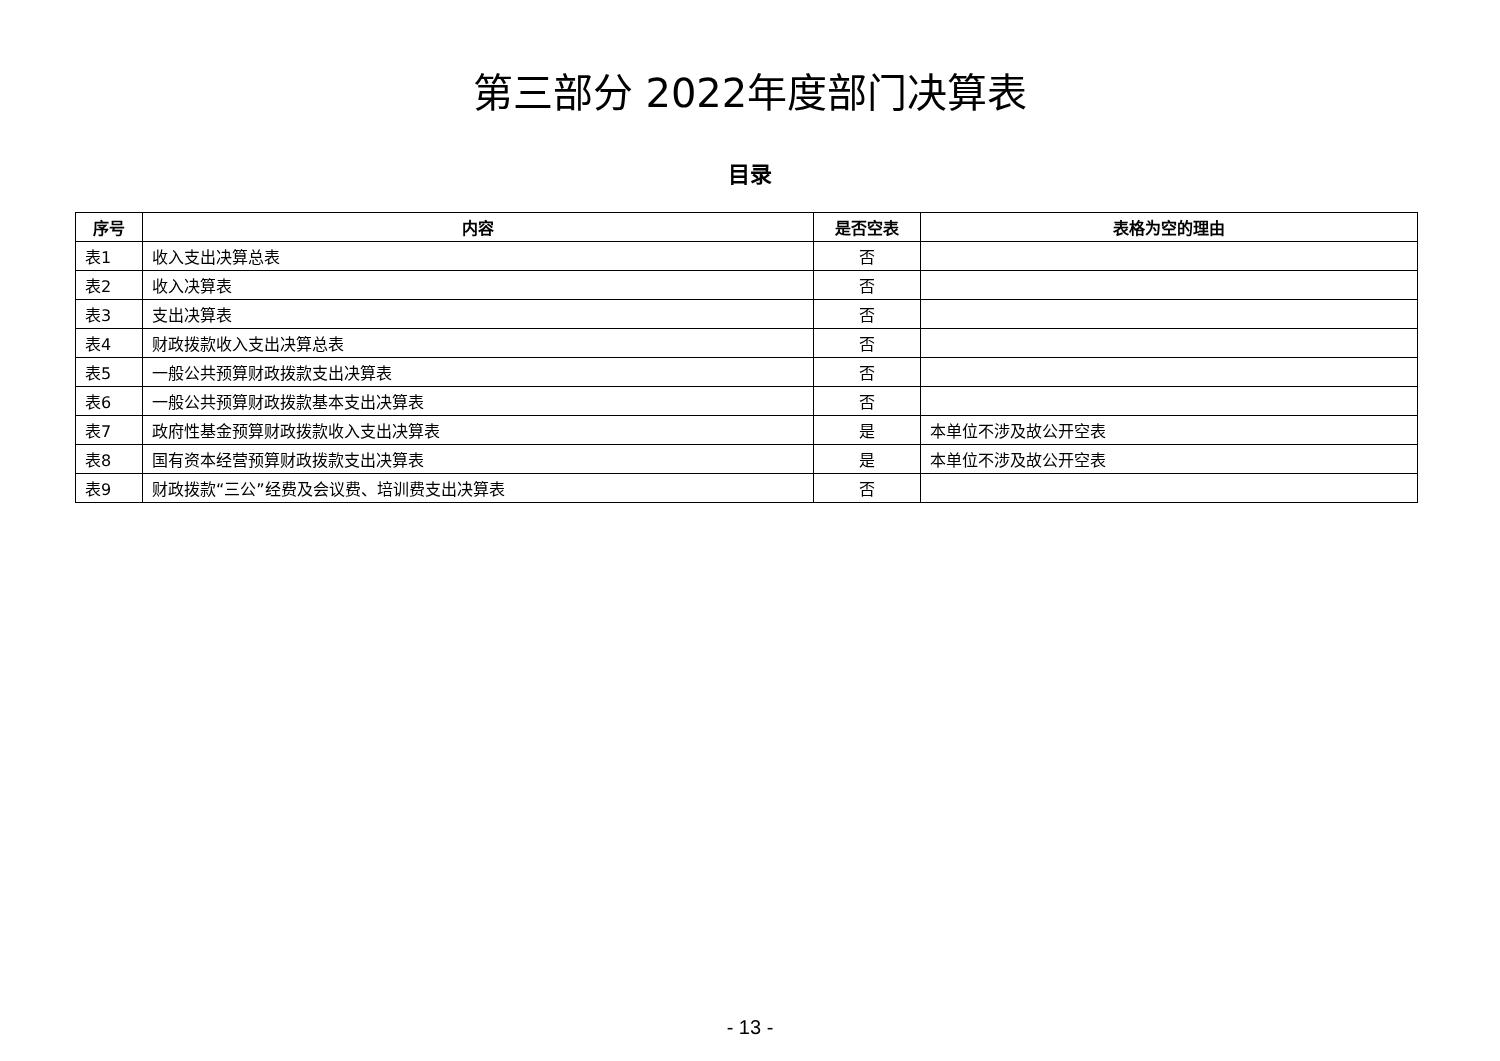第三部分 2022年度部门决算表
目录
| 序号 | 内容 | 是否空表 | 表格为空的理由 |
| --- | --- | --- | --- |
| 表1 | 收入支出决算总表 | 否 | |
| 表2 | 收入决算表 | 否 | |
| 表3 | 支出决算表 | 否 | |
| 表4 | 财政拨款收入支出决算总表 | 否 | |
| 表5 | 一般公共预算财政拨款支出决算表 | 否 | |
| 表6 | 一般公共预算财政拨款基本支出决算表 | 否 | |
| 表7 | 政府性基金预算财政拨款收入支出决算表 | 是 | 本单位不涉及故公开空表 |
| 表8 | 国有资本经营预算财政拨款支出决算表 | 是 | 本单位不涉及故公开空表 |
| 表9 | 财政拨款“三公”经费及会议费、培训费支出决算表 | 否 | |
- 13 -